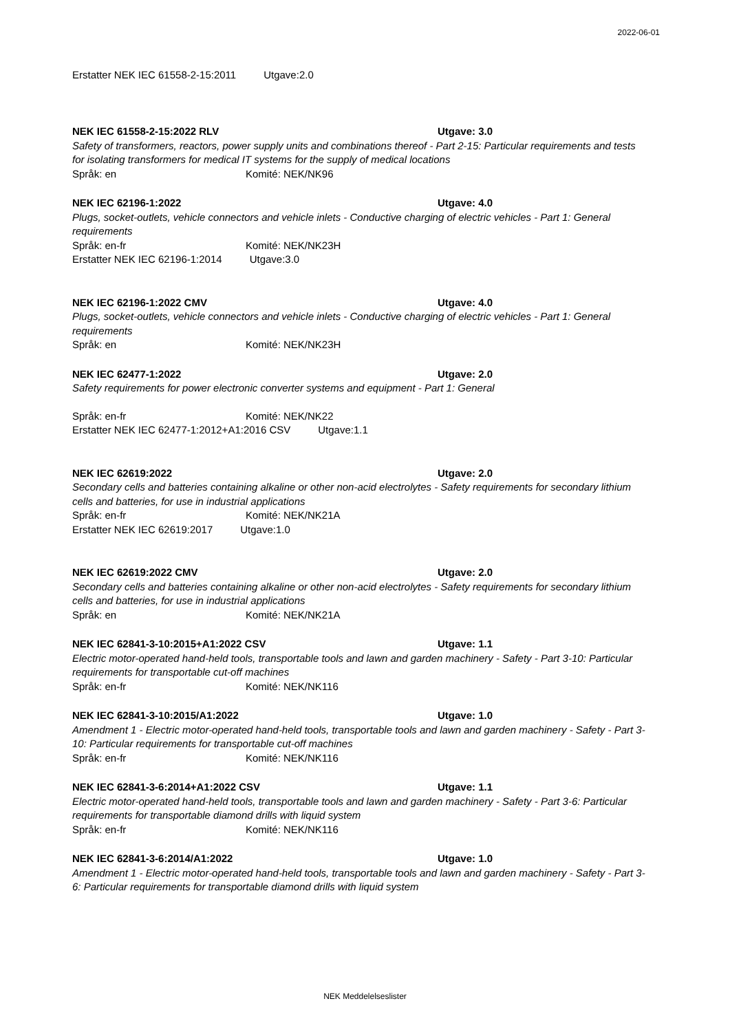2022-06-01
Erstatter NEK IEC 61558-2-15:2011 Utgave:2.0
NEK IEC 61558-2-15:2022 RLV Utgave: 3.0
Safety of transformers, reactors, power supply units and combinations thereof - Part 2-15: Particular requirements and tests for isolating transformers for medical IT systems for the supply of medical locations
Språk: en Komité: NEK/NK96
NEK IEC 62196-1:2022 Utgave: 4.0
Plugs, socket-outlets, vehicle connectors and vehicle inlets - Conductive charging of electric vehicles - Part 1: General requirements
Språk: en-fr Komité: NEK/NK23H
Erstatter NEK IEC 62196-1:2014 Utgave:3.0
NEK IEC 62196-1:2022 CMV Utgave: 4.0
Plugs, socket-outlets, vehicle connectors and vehicle inlets - Conductive charging of electric vehicles - Part 1: General requirements
Språk: en Komité: NEK/NK23H
NEK IEC 62477-1:2022 Utgave: 2.0
Safety requirements for power electronic converter systems and equipment - Part 1: General
Språk: en-fr Komité: NEK/NK22
Erstatter NEK IEC 62477-1:2012+A1:2016 CSV Utgave:1.1
NEK IEC 62619:2022 Utgave: 2.0
Secondary cells and batteries containing alkaline or other non-acid electrolytes - Safety requirements for secondary lithium cells and batteries, for use in industrial applications
Språk: en-fr Komité: NEK/NK21A
Erstatter NEK IEC 62619:2017 Utgave:1.0
NEK IEC 62619:2022 CMV Utgave: 2.0
Secondary cells and batteries containing alkaline or other non-acid electrolytes - Safety requirements for secondary lithium cells and batteries, for use in industrial applications
Språk: en Komité: NEK/NK21A
NEK IEC 62841-3-10:2015+A1:2022 CSV Utgave: 1.1
Electric motor-operated hand-held tools, transportable tools and lawn and garden machinery - Safety - Part 3-10: Particular requirements for transportable cut-off machines
Språk: en-fr Komité: NEK/NK116
NEK IEC 62841-3-10:2015/A1:2022 Utgave: 1.0
Amendment 1 - Electric motor-operated hand-held tools, transportable tools and lawn and garden machinery - Safety - Part 3-10: Particular requirements for transportable cut-off machines
Språk: en-fr Komité: NEK/NK116
NEK IEC 62841-3-6:2014+A1:2022 CSV Utgave: 1.1
Electric motor-operated hand-held tools, transportable tools and lawn and garden machinery - Safety - Part 3-6: Particular requirements for transportable diamond drills with liquid system
Språk: en-fr Komité: NEK/NK116
NEK IEC 62841-3-6:2014/A1:2022 Utgave: 1.0
Amendment 1 - Electric motor-operated hand-held tools, transportable tools and lawn and garden machinery - Safety - Part 3-6: Particular requirements for transportable diamond drills with liquid system
NEK Meddelelseslister